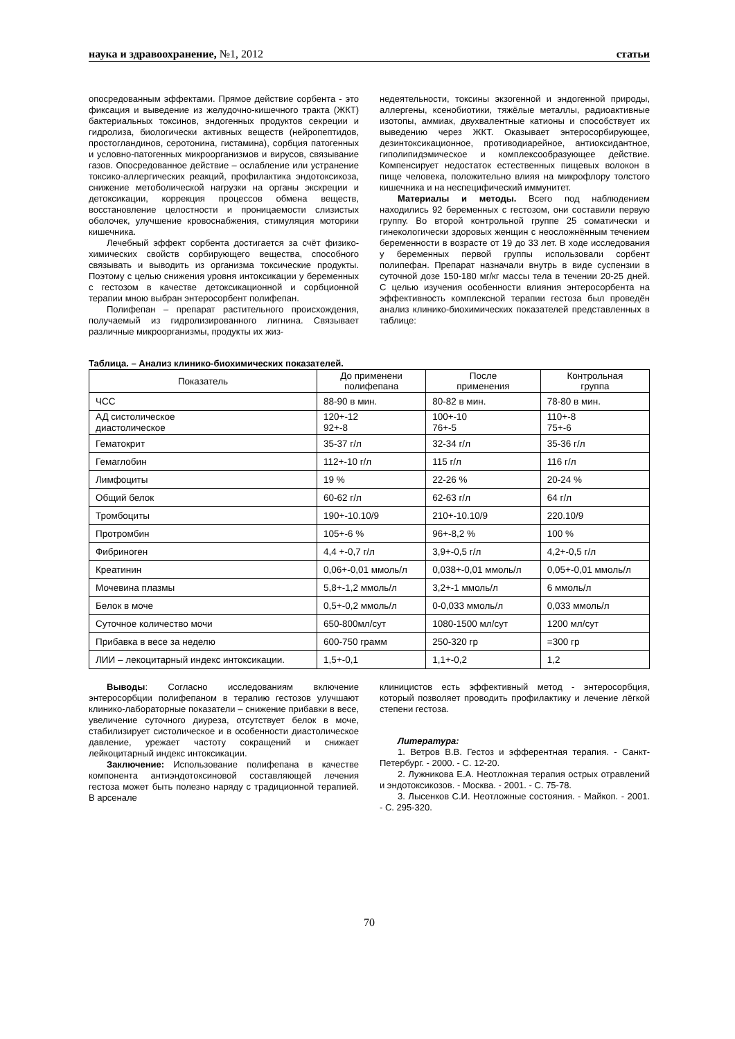наука и здравоохранение, №1, 2012 статьи
опосредованным эффектами. Прямое действие сорбента - это фиксация и выведение из желудочно-кишечного тракта (ЖКТ) бактериальных токсинов, эндогенных продуктов секреции и гидролиза, биологически активных веществ (нейропептидов, простогландинов, серотонина, гистамина), сорбция патогенных и условно-патогенных микроорганизмов и вирусов, связывание газов. Опосредованное действие – ослабление или устранение токсико-аллергических реакций, профилактика эндотоксикоза, снижение метоболической нагрузки на органы экскреции и детоксикации, коррекция процессов обмена веществ, восстановление целостности и проницаемости слизистых оболочек, улучшение кровоснабжения, стимуляция моторики кишечника.
Лечебный эффект сорбента достигается за счёт физико-химических свойств сорбирующего вещества, способного связывать и выводить из организма токсические продукты. Поэтому с целью снижения уровня интоксикации у беременных с гестозом в качестве детоксикационной и сорбционной терапии мною выбран энтеросорбент полифепан.
Полифепан – препарат растительного происхождения, получаемый из гидролизированного лигнина. Связывает различные микроорганизмы, продукты их жиз-
недеятельности, токсины экзогенной и эндогенной природы, аллергены, ксенобиотики, тяжёлые металлы, радиоактивные изотопы, аммиак, двухвалентные катионы и способствует их выведению через ЖКТ. Оказывает энтеросорбирующее, дезинтоксикационное, противодиарейное, антиоксидантное, гиполипидэмическое и комплексообразующее действие. Компенсирует недостаток естественных пищевых волокон в пище человека, положительно влияя на микрофлору толстого кишечника и на неспецифический иммунитет.
Материалы и методы. Всего под наблюдением находились 92 беременных с гестозом, они составили первую группу. Во второй контрольной группе 25 соматически и гинекологически здоровых женщин с неосложнённым течением беременности в возрасте от 19 до 33 лет. В ходе исследования у беременных первой группы использовали сорбент полипефан. Препарат назначали внутрь в виде суспензии в суточной дозе 150-180 мг/кг массы тела в течении 20-25 дней. С целью изучения особенности влияния энтеросорбента на эффективность комплексной терапии гестоза был проведён анализ клинико-биохимических показателей представленных в таблице:
Таблица. – Анализ клинико-биохимических показателей.
| Показатель | До применени полифепана | После применения | Контрольная группа |
| --- | --- | --- | --- |
| ЧСС | 88-90 в мин. | 80-82 в мин. | 78-80 в мин. |
| АД систолическое диастолическое | 120+-12 92+-8 | 100+-10 76+-5 | 110+-8 75+-6 |
| Гематокрит | 35-37 г/л | 32-34 г/л | 35-36 г/л |
| Гемаглобин | 112+-10 г/л | 115 г/л | 116 г/л |
| Лимфоциты | 19 % | 22-26 % | 20-24 % |
| Общий белок | 60-62 г/л | 62-63 г/л | 64 г/л |
| Тромбоциты | 190+-10.10/9 | 210+-10.10/9 | 220.10/9 |
| Протромбин | 105+-6 % | 96+-8,2 % | 100 % |
| Фибриноген | 4,4 +-0,7 г/л | 3,9+-0,5 г/л | 4,2+-0,5 г/л |
| Креатинин | 0,06+-0,01 ммоль/л | 0,038+-0,01 ммоль/л | 0,05+-0,01 ммоль/л |
| Мочевина плазмы | 5,8+-1,2 ммоль/л | 3,2+-1 ммоль/л | 6 ммоль/л |
| Белок в моче | 0,5+-0,2 ммоль/л | 0-0,033 ммоль/л | 0,033 ммоль/л |
| Суточное количество мочи | 650-800мл/сут | 1080-1500 мл/сут | 1200 мл/сут |
| Прибавка в весе за неделю | 600-750 грамм | 250-320 гр | =300 гр |
| ЛИИ – лекоцитарный индекс интоксикации. | 1,5+-0,1 | 1,1+-0,2 | 1,2 |
Выводы: Согласно исследованиям включение энтеросорбции полифепаном в терапию гестозов улучшают клинико-лабораторные показатели – снижение прибавки в весе, увеличение суточного диуреза, отсутствует белок в моче, стабилизирует систолическое и в особенности диастолическое давление, урежает частоту сокращений и снижает лейкоцитарный индекс интоксикации.
Заключение: Использование полифепана в качестве компонента антиэндотоксиновой составляющей лечения гестоза может быть полезно наряду с традиционной терапией. В арсенале
клиницистов есть эффективный метод - энтеросорбция, который позволяет проводить профилактику и лечение лёгкой степени гестоза.
Литература:
1. Ветров В.В. Гестоз и эфферентная терапия. - Санкт-Петербург. - 2000. - С. 12-20.
2. Лужникова Е.А. Неотложная терапия острых отравлений и эндотоксикозов. - Москва. - 2001. - С. 75-78.
3. Лысенков С.И. Неотложные состояния. - Майкоп. - 2001. - С. 295-320.
70